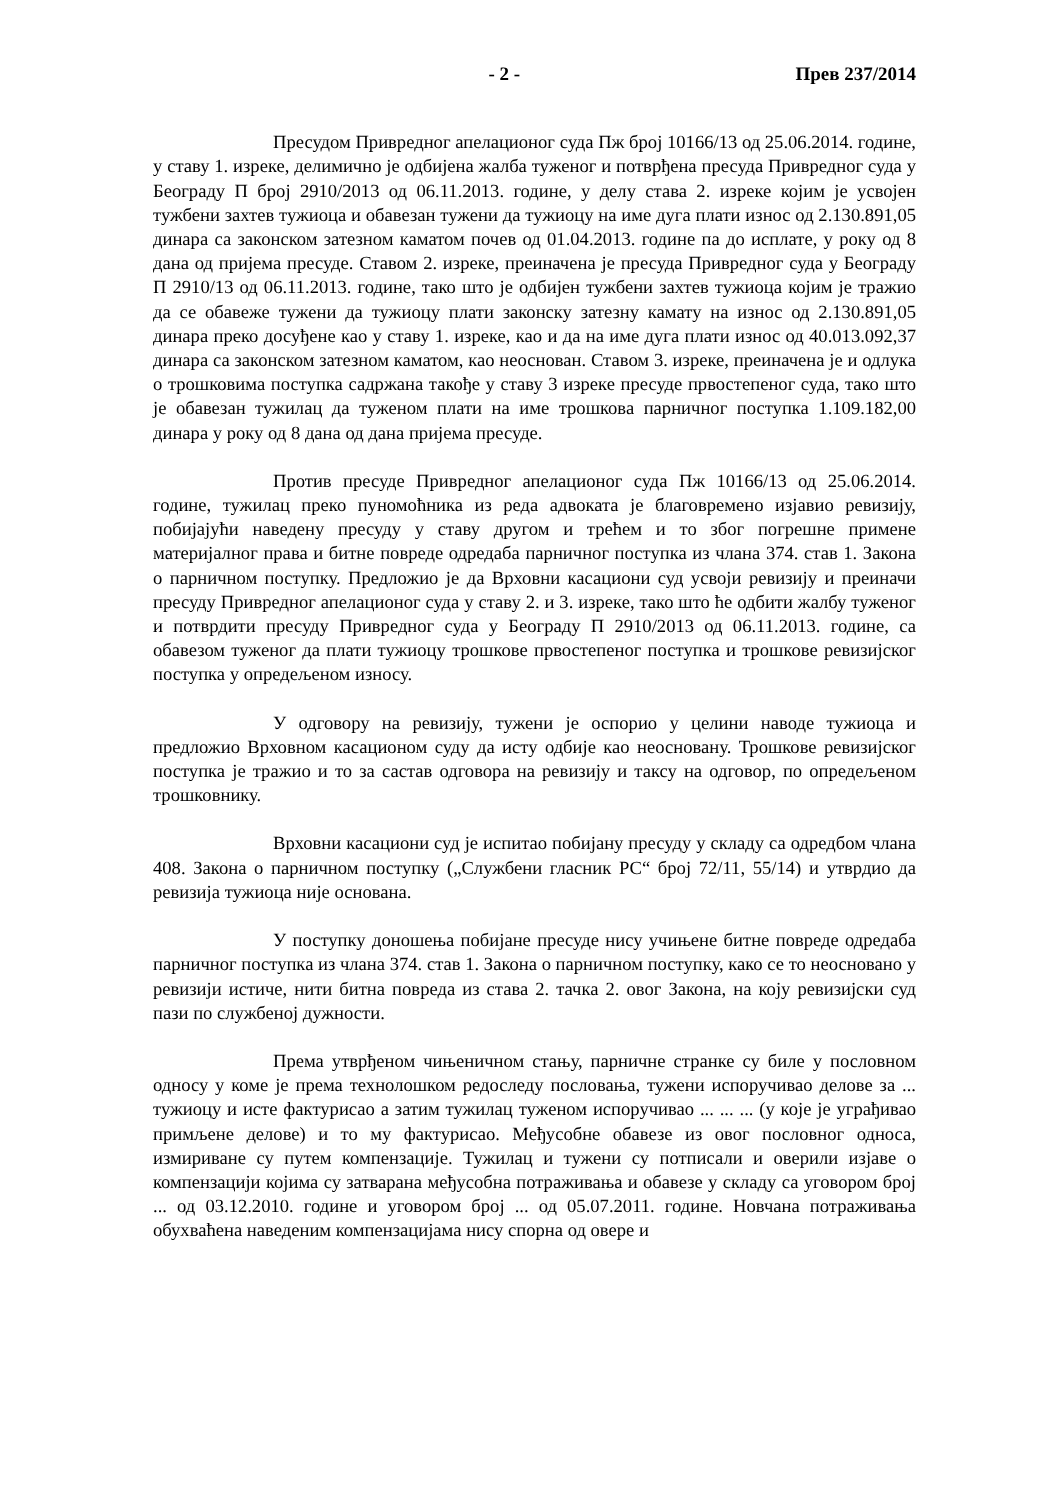- 2 - Прев 237/2014
Пресудом Привредног апелационог суда Пж број 10166/13 од 25.06.2014. године, у ставу 1. изреке, делимично је одбијена жалба туженог и потврђена пресуда Привредног суда у Београду П број 2910/2013 од 06.11.2013. године, у делу става 2. изреке којим је усвојен тужбени захтев тужиоца и обавезан тужени да тужиоцу на име дуга плати износ од 2.130.891,05 динара са законском затезном каматом почев од 01.04.2013. године па до исплате, у року од 8 дана од пријема пресуде. Ставом 2. изреке, преиначена је пресуда Привредног суда у Београду П 2910/13 од 06.11.2013. године, тако што је одбијен тужбени захтев тужиоца којим је тражио да се обавеже тужени да тужиоцу плати законску затезну камату на износ од 2.130.891,05 динара преко досуђене као у ставу 1. изреке, као и да на име дуга плати износ од 40.013.092,37 динара са законском затезном каматом, као неоснован. Ставом 3. изреке, преиначена је и одлука о трошковима поступка садржана такође у ставу 3 изреке пресуде првостепеног суда, тако што је обавезан тужилац да туженом плати на име трошкова парничног поступка 1.109.182,00 динара у року од 8 дана од дана пријема пресуде.
Против пресуде Привредног апелационог суда Пж 10166/13 од 25.06.2014. године, тужилац преко пуномоћника из реда адвоката је благовремено изјавио ревизију, побијајући наведену пресуду у ставу другом и трећем и то због погрешне примене материјалног права и битне повреде одредаба парничног поступка из члана 374. став 1. Закона о парничном поступку. Предложио је да Врховни касациони суд усвоји ревизију и преиначи пресуду Привредног апелационог суда у ставу 2. и 3. изреке, тако што ће одбити жалбу туженог и потврдити пресуду Привредног суда у Београду П 2910/2013 од 06.11.2013. године, са обавезом туженог да плати тужиоцу трошкове првостепеног поступка и трошкове ревизијског поступка у опредељеном износу.
У одговору на ревизију, тужени је оспорио у целини наводе тужиоца и предложио Врховном касационом суду да исту одбије као неосновану. Трошкове ревизијског поступка је тражио и то за састав одговора на ревизију и таксу на одговор, по опредељеном трошковнику.
Врховни касациони суд је испитао побијану пресуду у складу са одредбом члана 408. Закона о парничном поступку („Службени гласник РС“ број 72/11, 55/14) и утврдио да ревизија тужиоца није основана.
У поступку доношења побијане пресуде нису учињене битне повреде одредаба парничног поступка из члана 374. став 1. Закона о парничном поступку, како се то неосновано у ревизији истиче, нити битна повреда из става 2. тачка 2. овог Закона, на коју ревизијски суд пази по службеној дужности.
Према утврђеном чињеничном стању, парничне странке су биле у пословном односу у коме је према технолошком редоследу пословања, тужени испоручивао делове за ... тужиоцу и исте фактурисао а затим тужилац туженом испоручивао ... ... ... (у које је уграђивао примљене делове) и то му фактурисао. Међусобне обавезе из овог пословног односа, измириване су путем компензације. Тужилац и тужени су потписали и оверили изјаве о компензацији којима су затварана међусобна потраживања и обавезе у складу са уговором број ... од 03.12.2010. године и уговором број ... од 05.07.2011. године. Новчана потраживања обухваћена наведеним компензацијама нису спорна од овере и